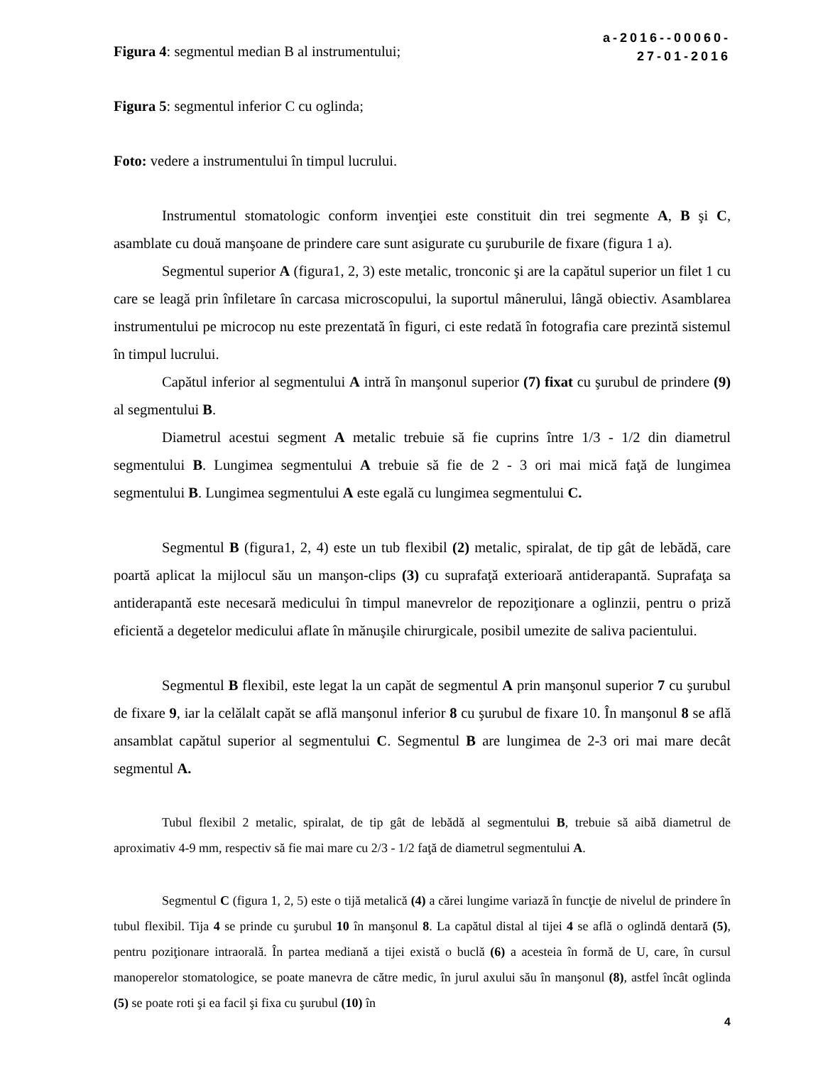Figura 4: segmentul median B al instrumentului;
a-2016--00060-
27-01-2016
Figura 5: segmentul inferior C cu oglinda;
Foto: vedere a instrumentului în timpul lucrului.
Instrumentul stomatologic conform invenţiei este constituit din trei segmente A, B şi C, asamblate cu două manşoane de prindere care sunt asigurate cu şuruburile de fixare (figura 1 a).
Segmentul superior A (figura1, 2, 3) este metalic, tronconic şi are la capătul superior un filet 1 cu care se leagă prin înfiletare în carcasa microscopului, la suportul mânerului, lângă obiectiv. Asamblarea instrumentului pe microcop nu este prezentată în figuri, ci este redată în fotografia care prezintă sistemul în timpul lucrului.
Capătul inferior al segmentului A intră în manşonul superior (7) fixat cu şurubul de prindere (9) al segmentului B.
Diametrul acestui segment A metalic trebuie să fie cuprins între 1/3 - 1/2 din diametrul segmentului B. Lungimea segmentului A trebuie să fie de 2 - 3 ori mai mică faţă de lungimea segmentului B. Lungimea segmentului A este egală cu lungimea segmentului C.
Segmentul B (figura1, 2, 4) este un tub flexibil (2) metalic, spiralat, de tip gât de lebădă, care poartă aplicat la mijlocul său un manşon-clips (3) cu suprafaţă exterioară antiderapantă. Suprafaţa sa antiderapantă este necesară medicului în timpul manevrelor de repoziţionare a oglinzii, pentru o priză eficientă a degetelor medicului aflate în mănuşile chirurgicale, posibil umezite de saliva pacientului.
Segmentul B flexibil, este legat la un capăt de segmentul A prin manşonul superior 7 cu şurubul de fixare 9, iar la celălalt capăt se află manşonul inferior 8 cu şurubul de fixare 10. În manşonul 8 se află ansamblat capătul superior al segmentului C. Segmentul B are lungimea de 2-3 ori mai mare decât segmentul A.
Tubul flexibil 2 metalic, spiralat, de tip gât de lebădă al segmentului B, trebuie să aibă diametrul de aproximativ 4-9 mm, respectiv să fie mai mare cu 2/3 - 1/2 faţă de diametrul segmentului A.
Segmentul C (figura 1, 2, 5) este o tijă metalică (4) a cărei lungime variază în funcţie de nivelul de prindere în tubul flexibil. Tija 4 se prinde cu şurubul 10 în manşonul 8. La capătul distal al tijei 4 se află o oglindă dentară (5), pentru poziţionare intraorală. În partea mediană a tijei există o buclă (6) a acesteia în formă de U, care, în cursul manoperelor stomatologice, se poate manevra de către medic, în jurul axului său în manşonul (8), astfel încât oglinda (5) se poate roti şi ea facil şi fixa cu şurubul (10) în
4